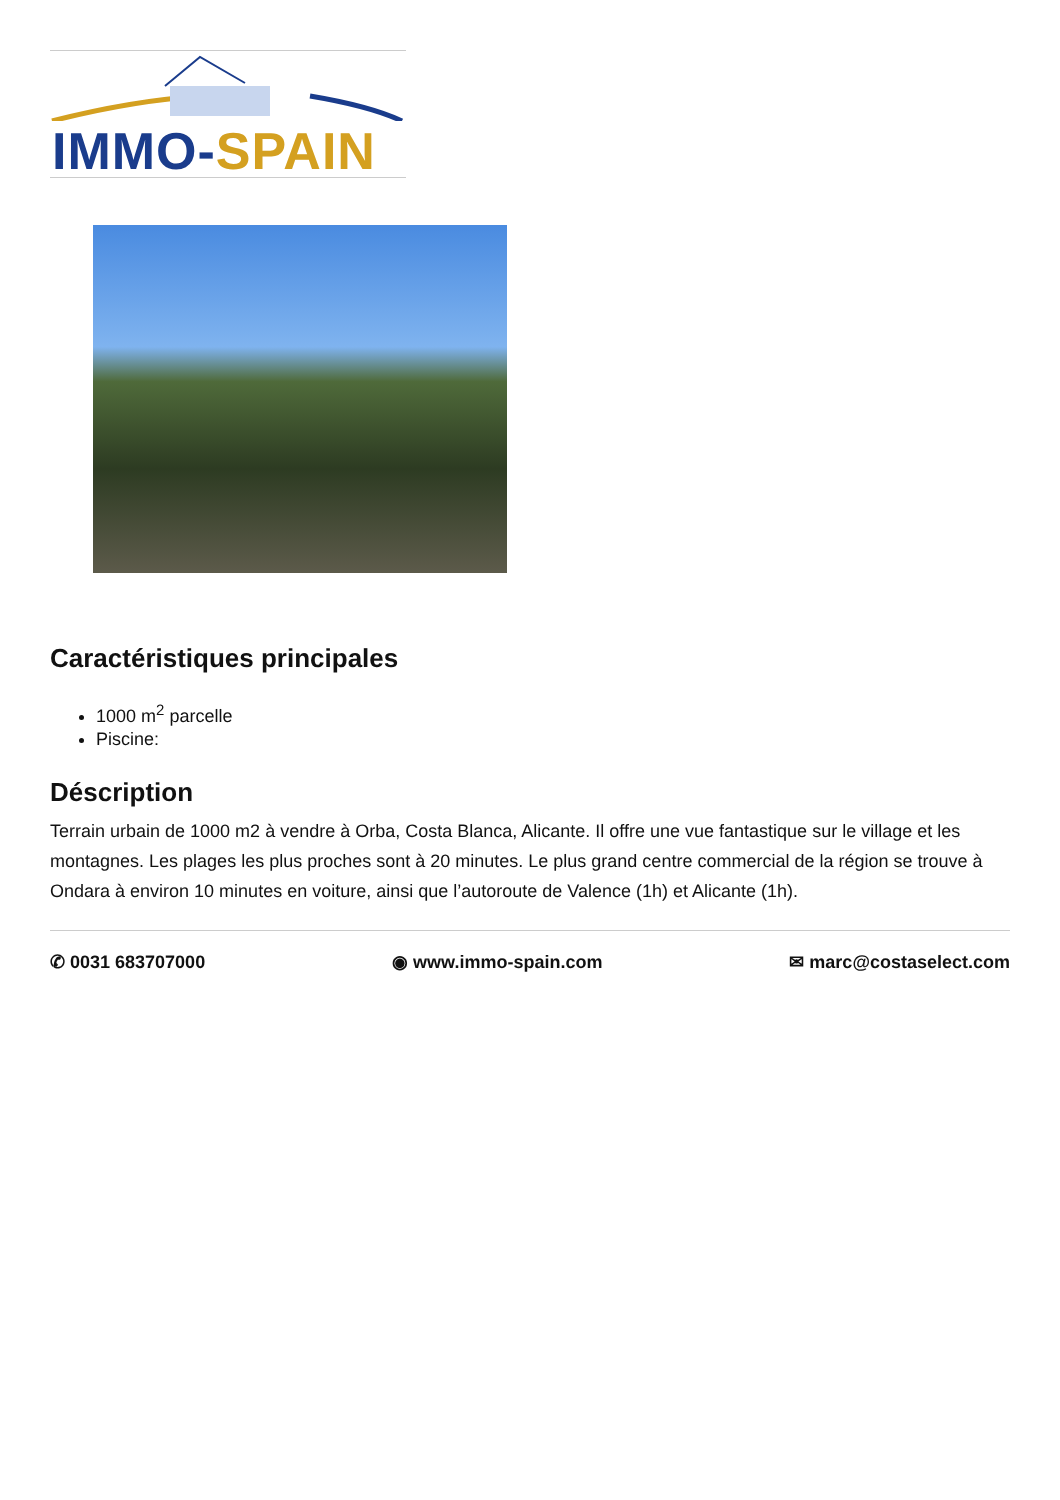IMMO-SPAIN
Caractéristiques principales
1000 m<sup>2</sup> parcelle
Piscine:
Déscription
Terrain urbain de 1000 m2 à vendre à Orba, Costa Blanca, Alicante. Il offre une vue fantastique sur le village et les montagnes. Les plages les plus proches sont à 20 minutes. Le plus grand centre commercial de la région se trouve à Ondara à environ 10 minutes en voiture, ainsi que l’autoroute de Valence (1h) et Alicante (1h).
✆ 0031 683707000 ◉ www.immo-spain.com ✉ marc@costaselect.com